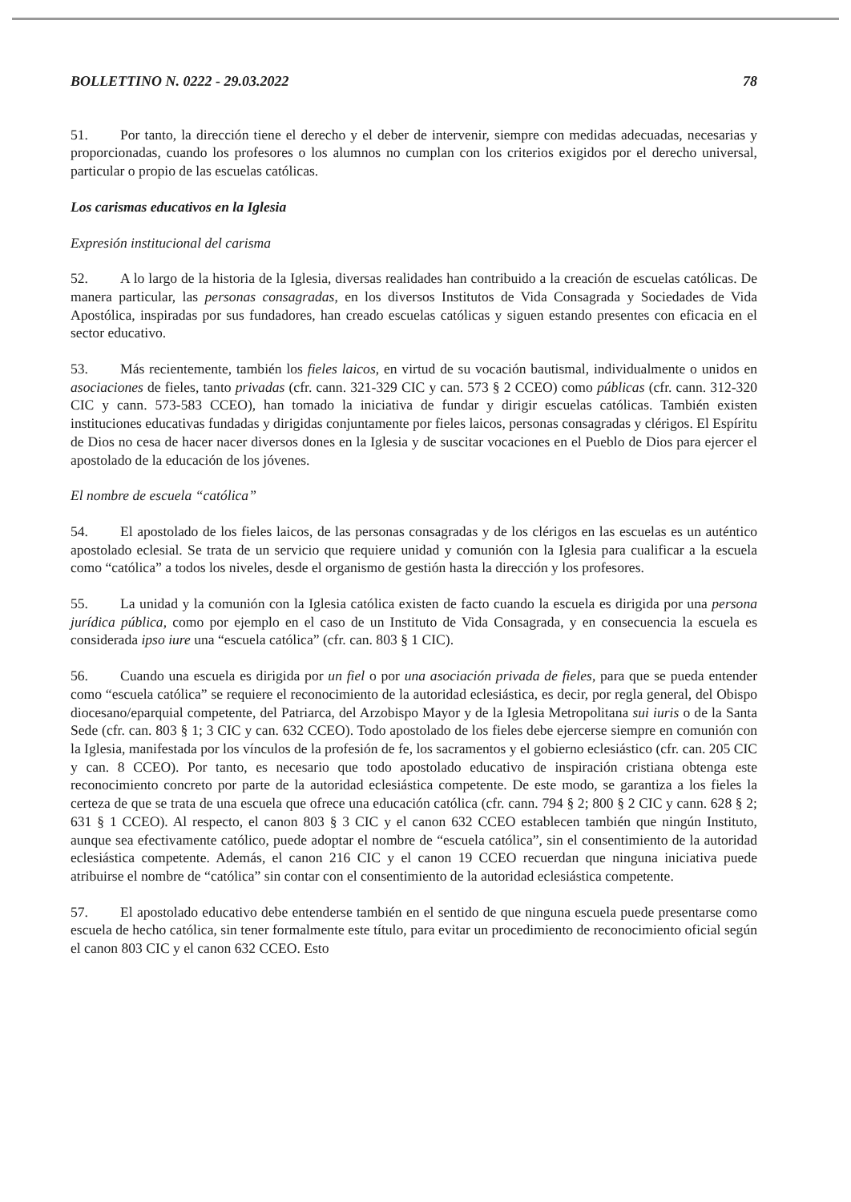BOLLETTINO N. 0222 - 29.03.2022 78
51. Por tanto, la dirección tiene el derecho y el deber de intervenir, siempre con medidas adecuadas, necesarias y proporcionadas, cuando los profesores o los alumnos no cumplan con los criterios exigidos por el derecho universal, particular o propio de las escuelas católicas.
Los carismas educativos en la Iglesia
Expresión institucional del carisma
52. A lo largo de la historia de la Iglesia, diversas realidades han contribuido a la creación de escuelas católicas. De manera particular, las personas consagradas, en los diversos Institutos de Vida Consagrada y Sociedades de Vida Apostólica, inspiradas por sus fundadores, han creado escuelas católicas y siguen estando presentes con eficacia en el sector educativo.
53. Más recientemente, también los fieles laicos, en virtud de su vocación bautismal, individualmente o unidos en asociaciones de fieles, tanto privadas (cfr. cann. 321-329 CIC y can. 573 § 2 CCEO) como públicas (cfr. cann. 312-320 CIC y cann. 573-583 CCEO), han tomado la iniciativa de fundar y dirigir escuelas católicas. También existen instituciones educativas fundadas y dirigidas conjuntamente por fieles laicos, personas consagradas y clérigos. El Espíritu de Dios no cesa de hacer nacer diversos dones en la Iglesia y de suscitar vocaciones en el Pueblo de Dios para ejercer el apostolado de la educación de los jóvenes.
El nombre de escuela “católica”
54. El apostolado de los fieles laicos, de las personas consagradas y de los clérigos en las escuelas es un auténtico apostolado eclesial. Se trata de un servicio que requiere unidad y comunión con la Iglesia para cualificar a la escuela como “católica” a todos los niveles, desde el organismo de gestión hasta la dirección y los profesores.
55. La unidad y la comunión con la Iglesia católica existen de facto cuando la escuela es dirigida por una persona jurídica pública, como por ejemplo en el caso de un Instituto de Vida Consagrada, y en consecuencia la escuela es considerada ipso iure una “escuela católica” (cfr. can. 803 § 1 CIC).
56. Cuando una escuela es dirigida por un fiel o por una asociación privada de fieles, para que se pueda entender como “escuela católica” se requiere el reconocimiento de la autoridad eclesiástica, es decir, por regla general, del Obispo diocesano/eparquial competente, del Patriarca, del Arzobispo Mayor y de la Iglesia Metropolitana sui iuris o de la Santa Sede (cfr. can. 803 § 1; 3 CIC y can. 632 CCEO). Todo apostolado de los fieles debe ejercerse siempre en comunión con la Iglesia, manifestada por los vínculos de la profesión de fe, los sacramentos y el gobierno eclesiástico (cfr. can. 205 CIC y can. 8 CCEO). Por tanto, es necesario que todo apostolado educativo de inspiración cristiana obtenga este reconocimiento concreto por parte de la autoridad eclesiástica competente. De este modo, se garantiza a los fieles la certeza de que se trata de una escuela que ofrece una educación católica (cfr. cann. 794 § 2; 800 § 2 CIC y cann. 628 § 2; 631 § 1 CCEO). Al respecto, el canon 803 § 3 CIC y el canon 632 CCEO establecen también que ningún Instituto, aunque sea efectivamente católico, puede adoptar el nombre de “escuela católica”, sin el consentimiento de la autoridad eclesiástica competente. Además, el canon 216 CIC y el canon 19 CCEO recuerdan que ninguna iniciativa puede atribuirse el nombre de “católica” sin contar con el consentimiento de la autoridad eclesiástica competente.
57. El apostolado educativo debe entenderse también en el sentido de que ninguna escuela puede presentarse como escuela de hecho católica, sin tener formalmente este título, para evitar un procedimiento de reconocimiento oficial según el canon 803 CIC y el canon 632 CCEO. Esto